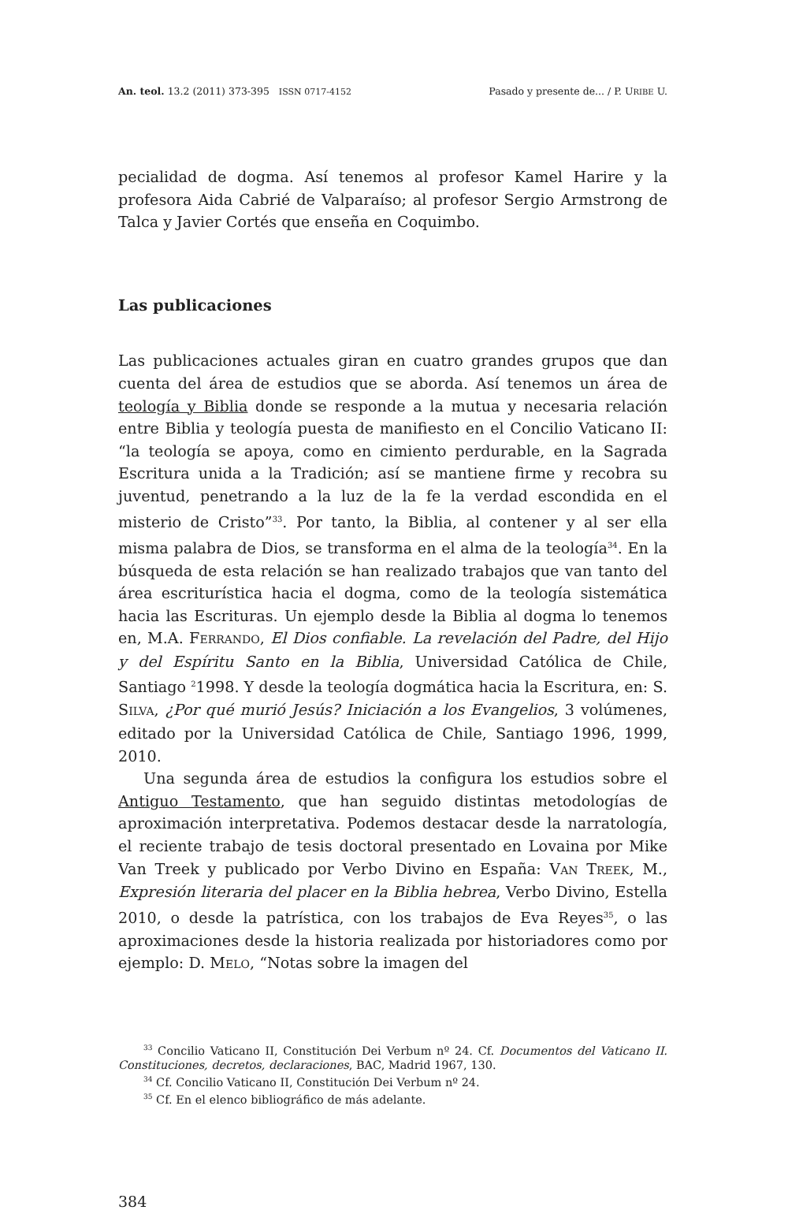An. teol. 13.2 (2011) 373-395 ISSN 0717-4152 Pasado y presente de... / P. URIBE U.
pecialidad de dogma. Así tenemos al profesor Kamel Harire y la profesora Aida Cabrié de Valparaíso; al profesor Sergio Armstrong de Talca y Javier Cortés que enseña en Coquimbo.
Las publicaciones
Las publicaciones actuales giran en cuatro grandes grupos que dan cuenta del área de estudios que se aborda. Así tenemos un área de teología y Biblia donde se responde a la mutua y necesaria relación entre Biblia y teología puesta de manifiesto en el Concilio Vaticano II: “la teología se apoya, como en cimiento perdurable, en la Sagrada Escritura unida a la Tradición; así se mantiene firme y recobra su juventud, penetrando a la luz de la fe la verdad escondida en el misterio de Cristo”<sup>33</sup>. Por tanto, la Biblia, al contener y al ser ella misma palabra de Dios, se transforma en el alma de la teología<sup>34</sup>. En la búsqueda de esta relación se han realizado trabajos que van tanto del área escriturística hacia el dogma, como de la teología sistemática hacia las Escrituras. Un ejemplo desde la Biblia al dogma lo tenemos en, M.A. FERRANDO, El Dios confiable. La revelación del Padre, del Hijo y del Espíritu Santo en la Biblia, Universidad Católica de Chile, Santiago <sup>2</sup>1998. Y desde la teología dogmática hacia la Escritura, en: S. SILVA, ¿Por qué murió Jesús? Iniciación a los Evangelios, 3 volúmenes, editado por la Universidad Católica de Chile, Santiago 1996, 1999, 2010.
Una segunda área de estudios la configura los estudios sobre el Antiguo Testamento, que han seguido distintas metodologías de aproximación interpretativa. Podemos destacar desde la narratología, el reciente trabajo de tesis doctoral presentado en Lovaina por Mike Van Treek y publicado por Verbo Divino en España: VAN TREEK, M., Expresión literaria del placer en la Biblia hebrea, Verbo Divino, Estella 2010, o desde la patrística, con los trabajos de Eva Reyes<sup>35</sup>, o las aproximaciones desde la historia realizada por historiadores como por ejemplo: D. MELO, “Notas sobre la imagen del
<sup>33</sup> Concilio Vaticano II, Constitución Dei Verbum nº 24. Cf. Documentos del Vaticano II. Constituciones, decretos, declaraciones, BAC, Madrid 1967, 130.
<sup>34</sup> Cf. Concilio Vaticano II, Constitución Dei Verbum nº 24.
<sup>35</sup> Cf. En el elenco bibliográfico de más adelante.
384